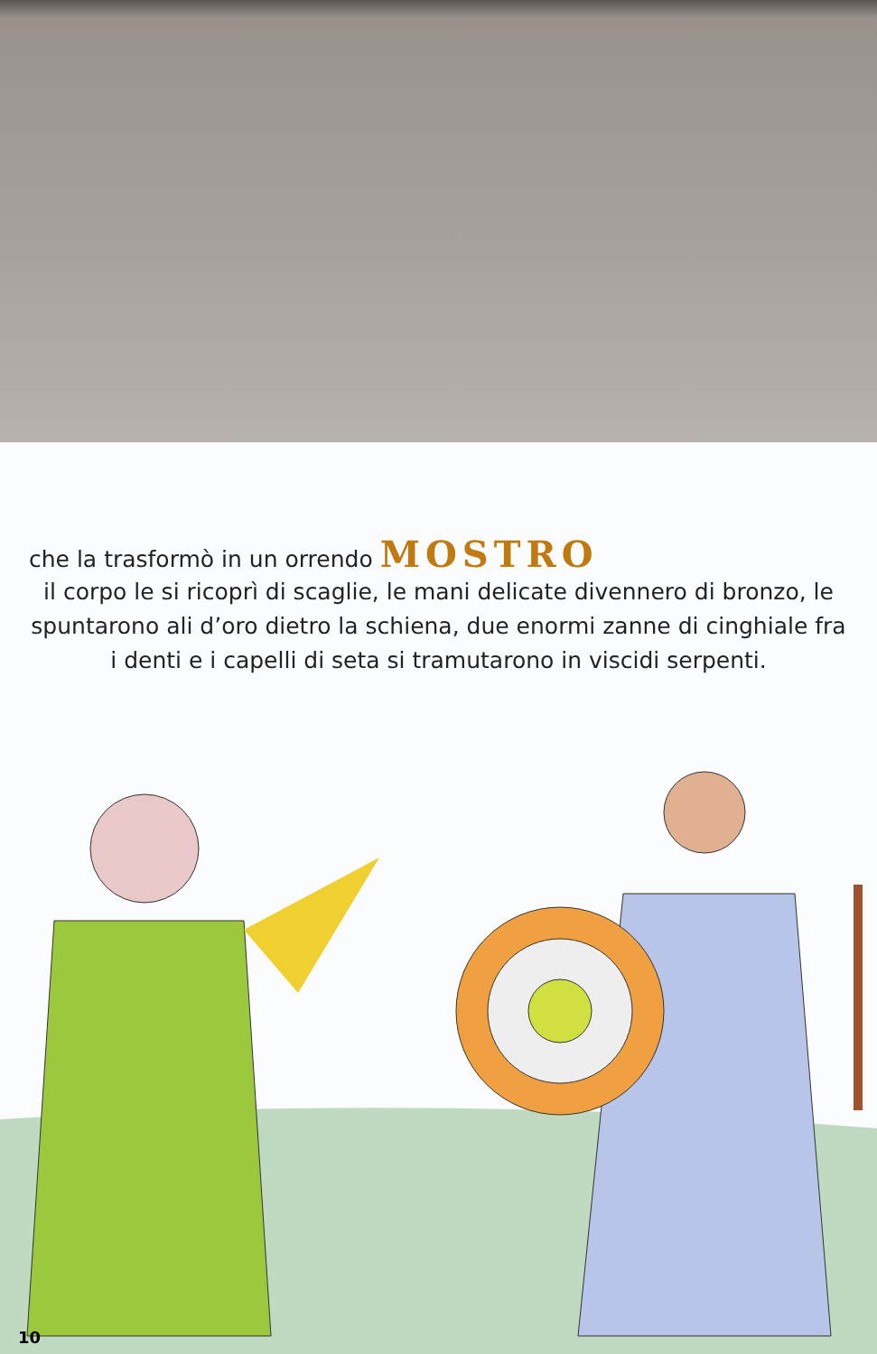che la trasformò in un orrendo MOSTRO
il corpo le si ricoprì di scaglie, le mani delicate divennero di bronzo, le spuntarono ali d’oro dietro la schiena, due enormi zanne di cinghiale fra i denti e i capelli di seta si tramutarono in viscidi serpenti.
10